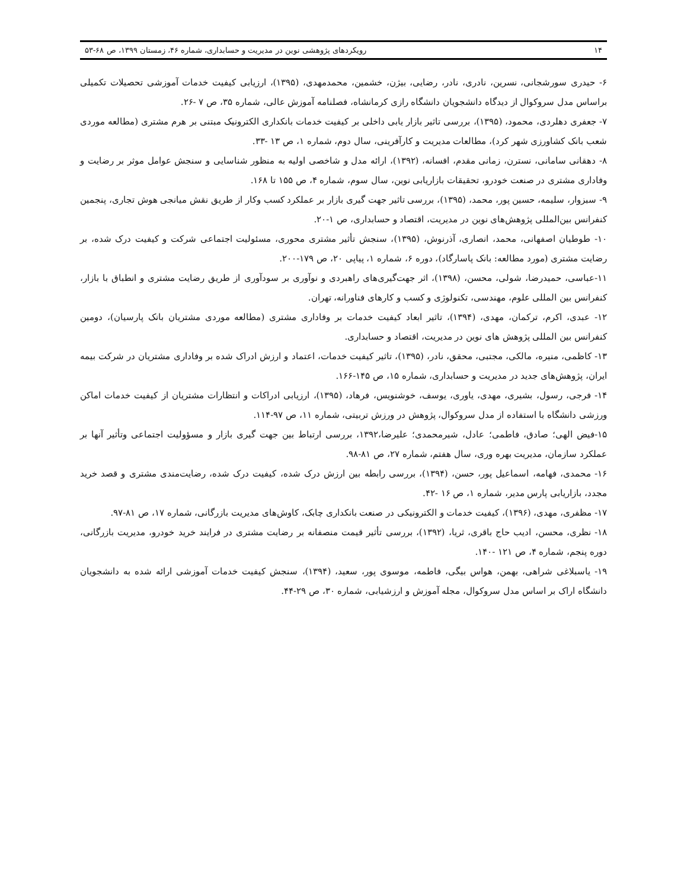۱۴ رویکردهای پژوهشی نوین در مدیریت و حسابداری، شماره ۴۶، زمستان ۱۳۹۹، ص ۶۸-۵۳
۶- حیدری سورشجانی، نسرین، نادری، نادر، رضایی، بیژن، خشمین، محمدمهدی، (۱۳۹۵)، ارزیابی کیفیت خدمات آموزشی تحصیلات تکمیلی براساس مدل سروکوال از دیدگاه دانشجویان دانشگاه رازی کرمانشاه، فصلنامه آموزش عالی، شماره ۳۵، ص ۷ -۲۶.
۷- جعفری دهلردی، محمود، (۱۳۹۵)، بررسی تاثیر بازار یابی داخلی بر کیفیت خدمات بانکداری الکترونیک مبتنی بر هرم مشتری (مطالعه موردی شعب بانک کشاورزی شهر کرد)، مطالعات مدیریت و کارآفرینی، سال دوم، شماره ۱، ص ۱۳ -۳۳.
۸- دهقانی سامانی، نسترن، زمانی مقدم، افسانه، (۱۳۹۲)، ارائه مدل و شاخصی اولیه به منظور شناسایی و سنجش عوامل موثر بر رضایت و وفاداری مشتری در صنعت خودرو، تحقیقات بازاریابی نوین، سال سوم، شماره ۴، ص ۱۵۵ تا ۱۶۸.
۹- سبزوار، سلیمه، حسین پور، محمد، (۱۳۹۵)، بررسی تاثیر جهت گیری بازار بر عملکرد کسب وکار از طریق نقش میانجی هوش تجاری، پنجمین کنفرانس بین‌المللی پژوهش‌های نوین در مدیریت، اقتصاد و حسابداری، ص ۱-۲۰.
۱۰- طوطیان اصفهانی، محمد، انصاری، آذرنوش، (۱۳۹۵)، سنجش تأثیر مشتری محوری، مسئولیت اجتماعی شرکت و کیفیت درک شده، بر رضایت مشتری (مورد مطالعه: بانک پاسارگاد)، دوره ۶، شماره ۱، پیاپی ۲۰، ص ۱۷۹-۲۰۰.
۱۱-عباسی، حمیدرضا، شولی، محسن، (۱۳۹۸)، اثر جهت‌گیری‌های راهبردی و نوآوری بر سودآوری از طریق رضایت مشتری و انطباق با بازار، کنفرانس بین المللی علوم، مهندسی، تکنولوژی و کسب و کارهای فناورانه، تهران.
۱۲- عبدی، اکرم، ترکمان، مهدی، (۱۳۹۴)، تاثیر ابعاد کیفیت خدمات بر وفاداری مشتری (مطالعه موردی مشتریان بانک پارسیان)، دومین کنفرانس بین المللی پژوهش های نوین در مدیریت، اقتصاد و حسابداری.
۱۳- کاظمی، منیره، مالکی، مجتبی، محقق، نادر، (۱۳۹۵)، تاثیر کیفیت خدمات، اعتماد و ارزش ادراک شده بر وفاداری مشتریان در شرکت بیمه ایران، پژوهش‌های جدید در مدیریت و حسابداری، شماره ۱۵، ص ۱۴۵-۱۶۶.
۱۴- فرجی، رسول، بشیری، مهدی، یاوری، یوسف، خوشنویس، فرهاد، (۱۳۹۵)، ارزیابی ادراکات و انتظارات مشتریان از کیفیت خدمات اماکن ورزشی دانشگاه با استفاده از مدل سروکوال، پژوهش در ورزش تربیتی، شماره ۱۱، ص ۹۷-۱۱۴.
۱۵-فیض الهی؛ صادق، فاطمی؛ عادل، شیرمحمدی؛ علیرضا،۱۳۹۲، بررسی ارتباط بین جهت گیری بازار و مسؤولیت اجتماعی وتأثیر آنها بر عملکرد سازمان، مدیریت بهره وری، سال هفتم، شماره ۲۷، ص ۸۱-۹۸.
۱۶- محمدی، فهامه، اسماعیل پور، حسن، (۱۳۹۴)، بررسی رابطه بین ارزش درک شده، کیفیت درک شده، رضایت‌مندی مشتری و قصد خرید مجدد، بازاریابی پارس مدیر، شماره ۱، ص ۱۶ -۴۲.
۱۷- مظفری، مهدی، (۱۳۹۶)، کیفیت خدمات و الکترونیکی در صنعت بانکداری چابک، کاوش‌های مدیریت بازرگانی، شماره ۱۷، ص ۸۱-۹۷.
۱۸- نظری، محسن، ادیب حاج باقری، ثریا، (۱۳۹۲)، بررسی تأثیر قیمت منصفانه بر رضایت مشتری در فرایند خرید خودرو، مدیریت بازرگانی، دوره پنجم، شماره ۴، ص ۱۲۱ -۱۴۰.
۱۹- یاسبلاغی شراهی، بهمن، هواس بیگی، فاطمه، موسوی پور، سعید، (۱۳۹۴)، سنجش کیفیت خدمات آموزشی ارائه شده به دانشجویان دانشگاه اراک بر اساس مدل سروکوال، مجله آموزش و ارزشیابی، شماره ۳۰، ص ۲۹-۴۴.